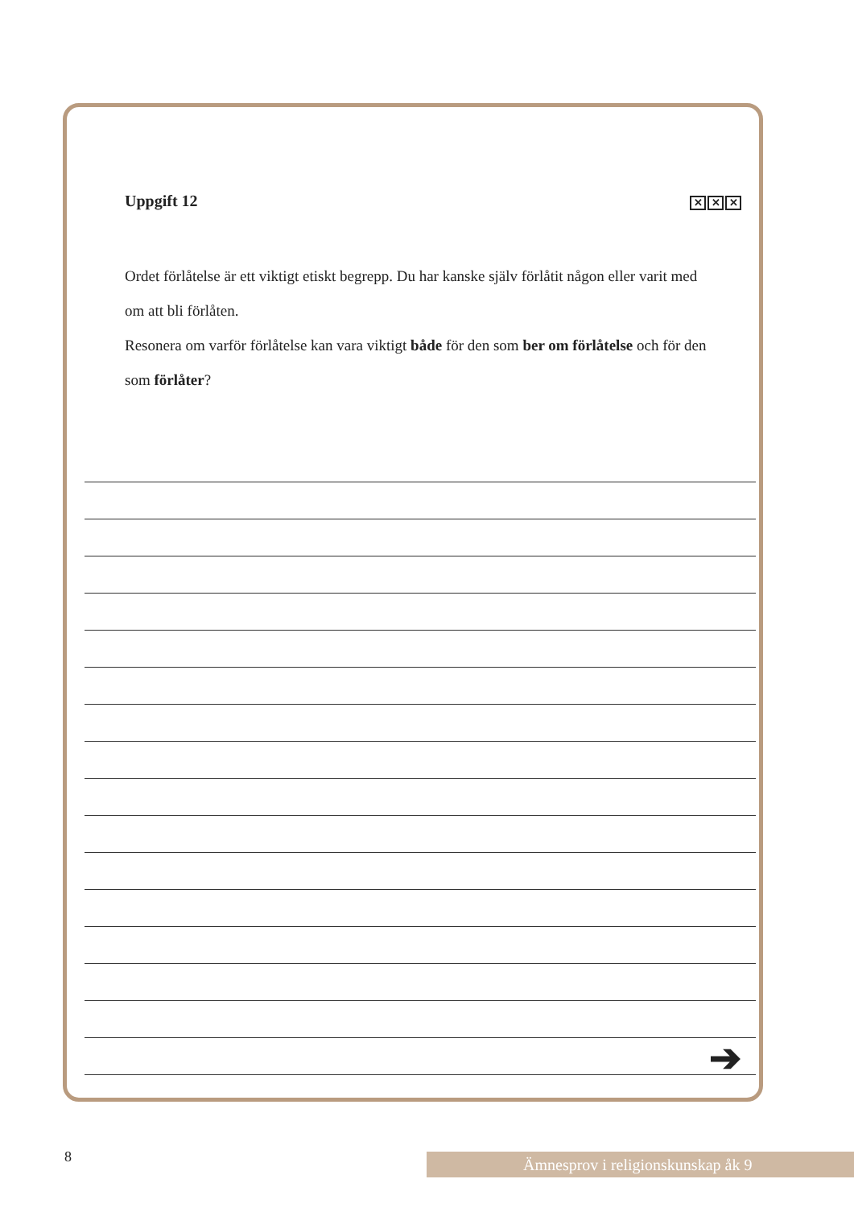Uppgift 12 ✕ ✕ ✕
Ordet förlåtelse är ett viktigt etiskt begrepp. Du har kanske själv förlåtit någon eller varit med om att bli förlåten.
Resonera om varför förlåtelse kan vara viktigt både för den som ber om förlåtelse och för den som förlåter?
➔
8 Ämnesprov i religionskunskap åk 9